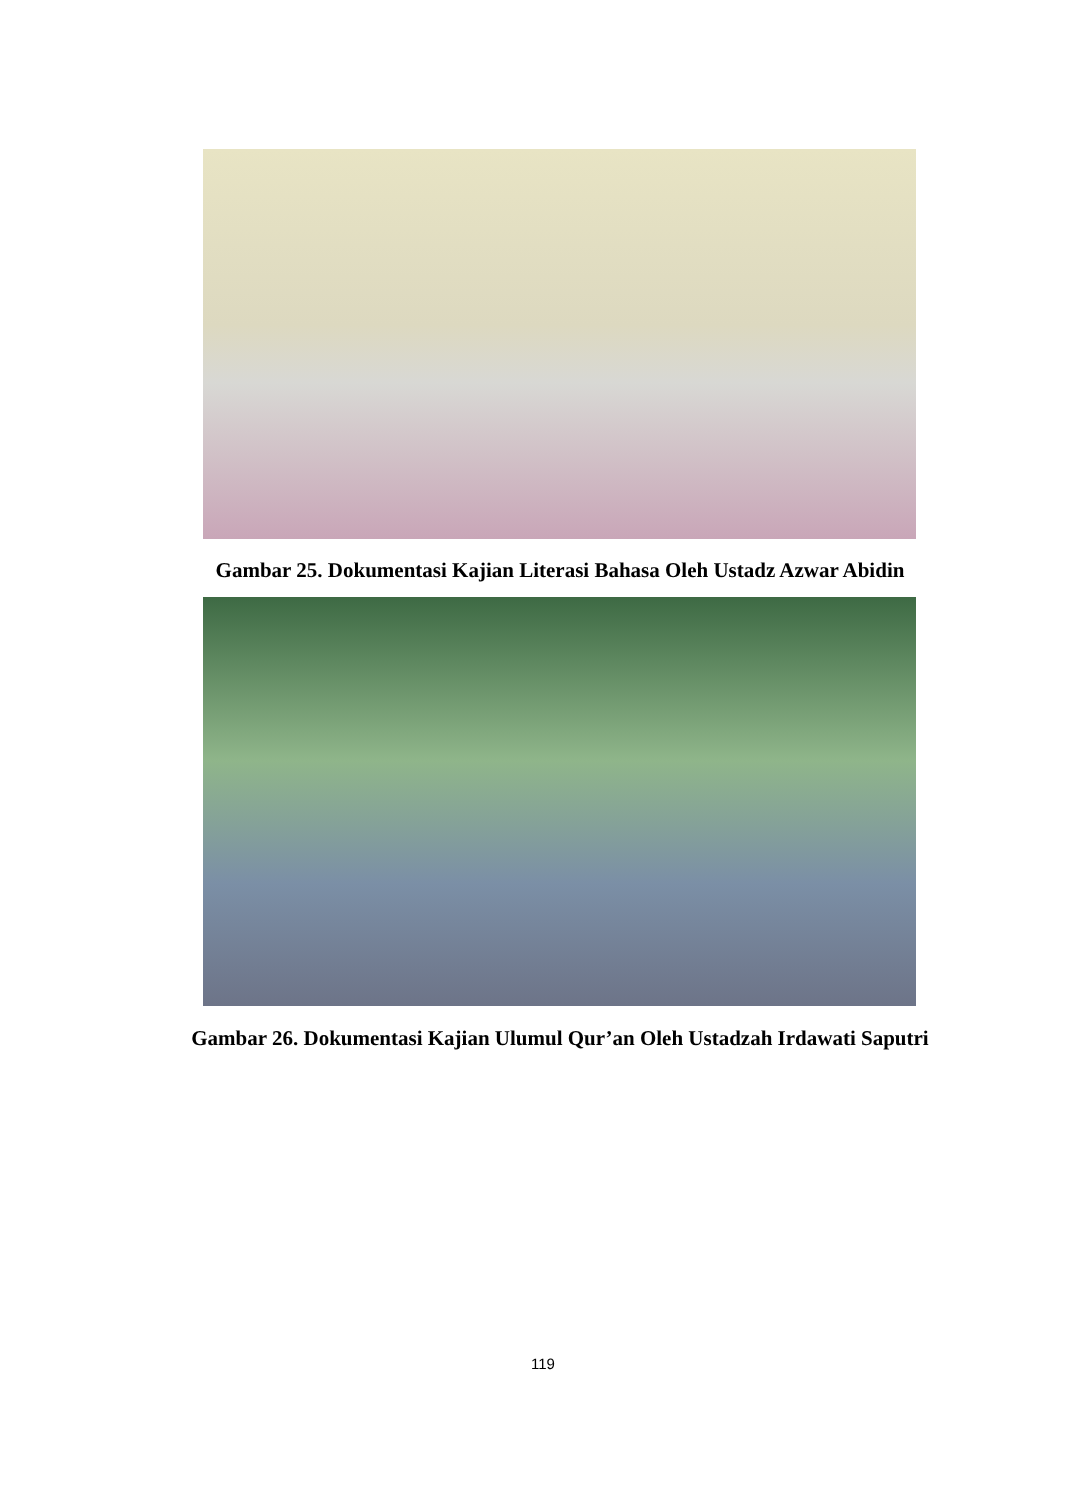Gambar 25. Dokumentasi Kajian Literasi Bahasa Oleh Ustadz Azwar Abidin
Gambar 26. Dokumentasi Kajian Ulumul Qur’an Oleh Ustadzah Irdawati Saputri
119